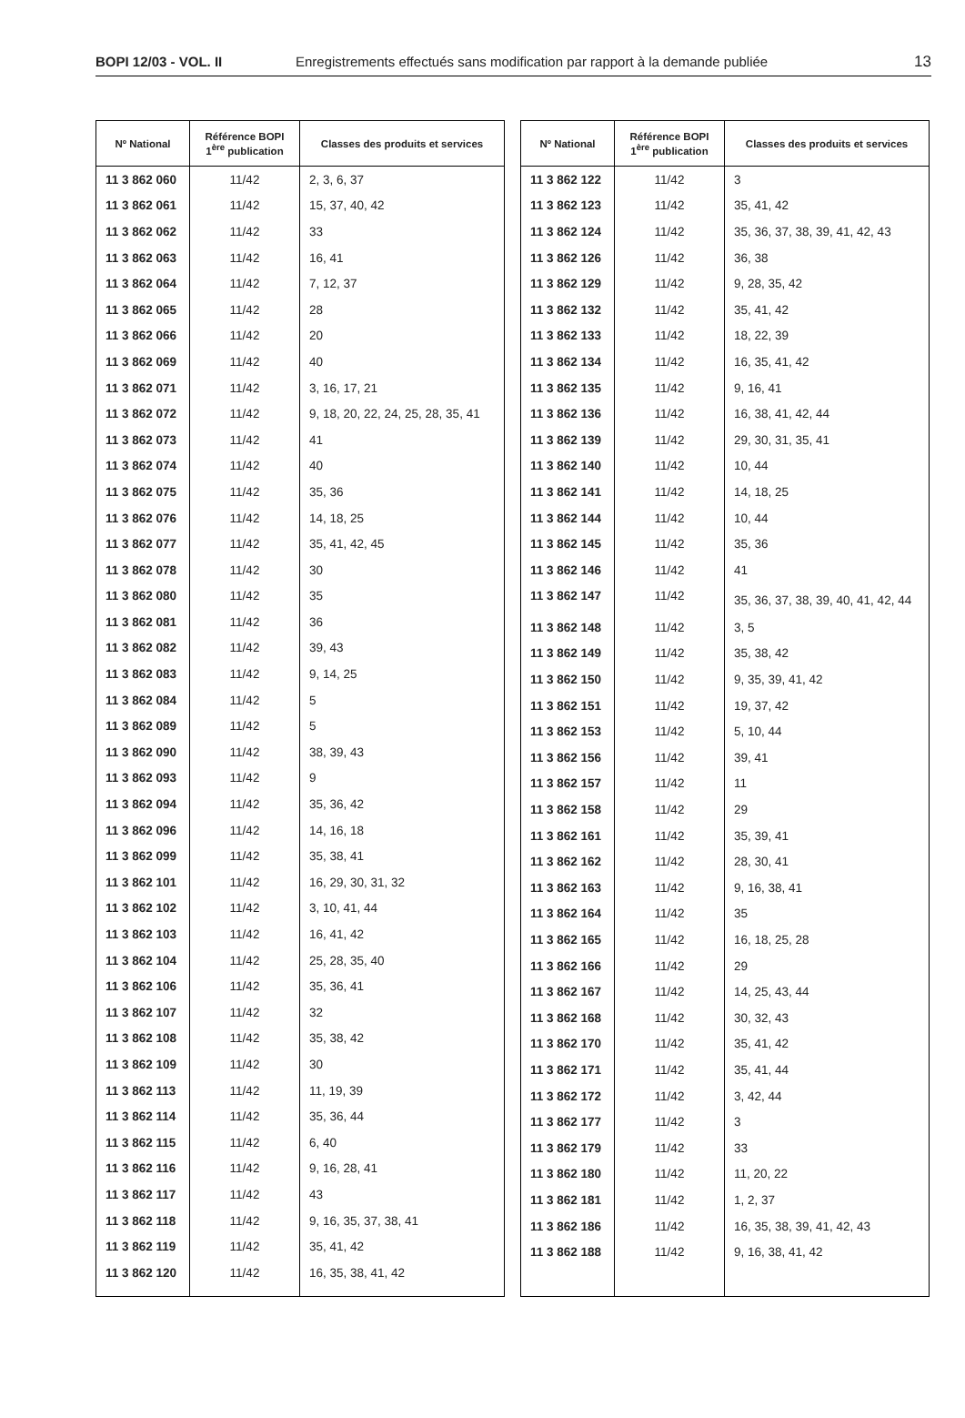BOPI 12/03 - VOL. II Enregistrements effectués sans modification par rapport à la demande publiée 13
| Nº National | Référence BOPI 1<sup>ère</sup> publication | Classes des produits et services |
| --- | --- | --- |
| 11 3 862 060 | 11/42 | 2, 3, 6, 37 |
| 11 3 862 061 | 11/42 | 15, 37, 40, 42 |
| 11 3 862 062 | 11/42 | 33 |
| 11 3 862 063 | 11/42 | 16, 41 |
| 11 3 862 064 | 11/42 | 7, 12, 37 |
| 11 3 862 065 | 11/42 | 28 |
| 11 3 862 066 | 11/42 | 20 |
| 11 3 862 069 | 11/42 | 40 |
| 11 3 862 071 | 11/42 | 3, 16, 17, 21 |
| 11 3 862 072 | 11/42 | 9, 18, 20, 22, 24, 25, 28, 35, 41 |
| 11 3 862 073 | 11/42 | 41 |
| 11 3 862 074 | 11/42 | 40 |
| 11 3 862 075 | 11/42 | 35, 36 |
| 11 3 862 076 | 11/42 | 14, 18, 25 |
| 11 3 862 077 | 11/42 | 35, 41, 42, 45 |
| 11 3 862 078 | 11/42 | 30 |
| 11 3 862 080 | 11/42 | 35 |
| 11 3 862 081 | 11/42 | 36 |
| 11 3 862 082 | 11/42 | 39, 43 |
| 11 3 862 083 | 11/42 | 9, 14, 25 |
| 11 3 862 084 | 11/42 | 5 |
| 11 3 862 089 | 11/42 | 5 |
| 11 3 862 090 | 11/42 | 38, 39, 43 |
| 11 3 862 093 | 11/42 | 9 |
| 11 3 862 094 | 11/42 | 35, 36, 42 |
| 11 3 862 096 | 11/42 | 14, 16, 18 |
| 11 3 862 099 | 11/42 | 35, 38, 41 |
| 11 3 862 101 | 11/42 | 16, 29, 30, 31, 32 |
| 11 3 862 102 | 11/42 | 3, 10, 41, 44 |
| 11 3 862 103 | 11/42 | 16, 41, 42 |
| 11 3 862 104 | 11/42 | 25, 28, 35, 40 |
| 11 3 862 106 | 11/42 | 35, 36, 41 |
| 11 3 862 107 | 11/42 | 32 |
| 11 3 862 108 | 11/42 | 35, 38, 42 |
| 11 3 862 109 | 11/42 | 30 |
| 11 3 862 113 | 11/42 | 11, 19, 39 |
| 11 3 862 114 | 11/42 | 35, 36, 44 |
| 11 3 862 115 | 11/42 | 6, 40 |
| 11 3 862 116 | 11/42 | 9, 16, 28, 41 |
| 11 3 862 117 | 11/42 | 43 |
| 11 3 862 118 | 11/42 | 9, 16, 35, 37, 38, 41 |
| 11 3 862 119 | 11/42 | 35, 41, 42 |
| 11 3 862 120 | 11/42 | 16, 35, 38, 41, 42 |
| Nº National | Référence BOPI 1<sup>ère</sup> publication | Classes des produits et services |
| --- | --- | --- |
| 11 3 862 122 | 11/42 | 3 |
| 11 3 862 123 | 11/42 | 35, 41, 42 |
| 11 3 862 124 | 11/42 | 35, 36, 37, 38, 39, 41, 42, 43 |
| 11 3 862 126 | 11/42 | 36, 38 |
| 11 3 862 129 | 11/42 | 9, 28, 35, 42 |
| 11 3 862 132 | 11/42 | 35, 41, 42 |
| 11 3 862 133 | 11/42 | 18, 22, 39 |
| 11 3 862 134 | 11/42 | 16, 35, 41, 42 |
| 11 3 862 135 | 11/42 | 9, 16, 41 |
| 11 3 862 136 | 11/42 | 16, 38, 41, 42, 44 |
| 11 3 862 139 | 11/42 | 29, 30, 31, 35, 41 |
| 11 3 862 140 | 11/42 | 10, 44 |
| 11 3 862 141 | 11/42 | 14, 18, 25 |
| 11 3 862 144 | 11/42 | 10, 44 |
| 11 3 862 145 | 11/42 | 35, 36 |
| 11 3 862 146 | 11/42 | 41 |
| 11 3 862 147 | 11/42 | 35, 36, 37, 38, 39, 40, 41, 42, 44 |
| 11 3 862 148 | 11/42 | 3, 5 |
| 11 3 862 149 | 11/42 | 35, 38, 42 |
| 11 3 862 150 | 11/42 | 9, 35, 39, 41, 42 |
| 11 3 862 151 | 11/42 | 19, 37, 42 |
| 11 3 862 153 | 11/42 | 5, 10, 44 |
| 11 3 862 156 | 11/42 | 39, 41 |
| 11 3 862 157 | 11/42 | 11 |
| 11 3 862 158 | 11/42 | 29 |
| 11 3 862 161 | 11/42 | 35, 39, 41 |
| 11 3 862 162 | 11/42 | 28, 30, 41 |
| 11 3 862 163 | 11/42 | 9, 16, 38, 41 |
| 11 3 862 164 | 11/42 | 35 |
| 11 3 862 165 | 11/42 | 16, 18, 25, 28 |
| 11 3 862 166 | 11/42 | 29 |
| 11 3 862 167 | 11/42 | 14, 25, 43, 44 |
| 11 3 862 168 | 11/42 | 30, 32, 43 |
| 11 3 862 170 | 11/42 | 35, 41, 42 |
| 11 3 862 171 | 11/42 | 35, 41, 44 |
| 11 3 862 172 | 11/42 | 3, 42, 44 |
| 11 3 862 177 | 11/42 | 3 |
| 11 3 862 179 | 11/42 | 33 |
| 11 3 862 180 | 11/42 | 11, 20, 22 |
| 11 3 862 181 | 11/42 | 1, 2, 37 |
| 11 3 862 186 | 11/42 | 16, 35, 38, 39, 41, 42, 43 |
| 11 3 862 188 | 11/42 | 9, 16, 38, 41, 42 |